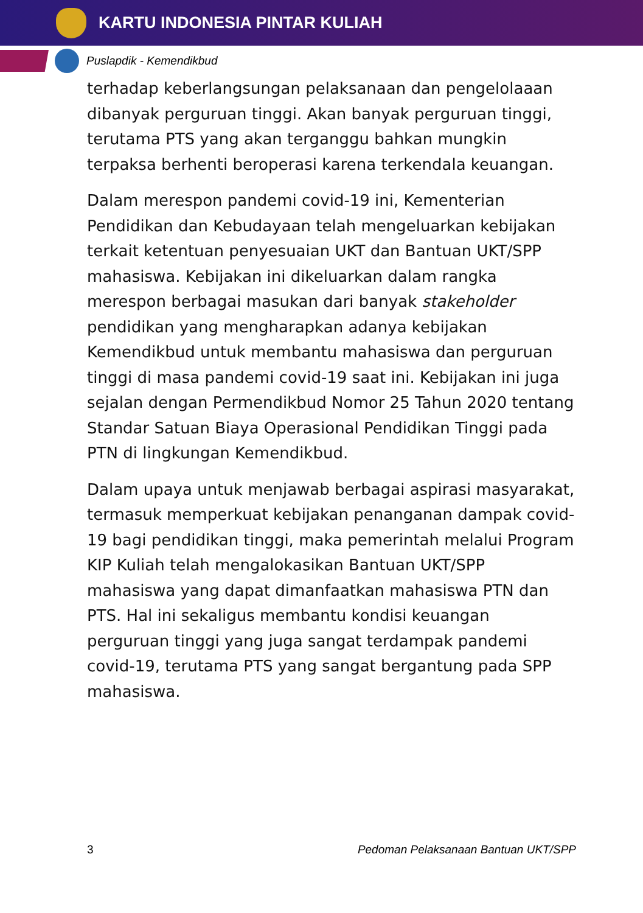KARTU INDONESIA PINTAR KULIAH
Puslapdik - Kemendikbud
terhadap keberlangsungan pelaksanaan dan pengelolaaan dibanyak perguruan tinggi. Akan banyak perguruan tinggi, terutama PTS yang akan terganggu bahkan mungkin terpaksa berhenti beroperasi karena terkendala keuangan.
Dalam merespon pandemi covid-19 ini, Kementerian Pendidikan dan Kebudayaan telah mengeluarkan kebijakan terkait ketentuan penyesuaian UKT dan Bantuan UKT/SPP mahasiswa. Kebijakan ini dikeluarkan dalam rangka merespon berbagai masukan dari banyak stakeholder pendidikan yang mengharapkan adanya kebijakan Kemendikbud untuk membantu mahasiswa dan perguruan tinggi di masa pandemi covid-19 saat ini. Kebijakan ini juga sejalan dengan Permendikbud Nomor 25 Tahun 2020 tentang Standar Satuan Biaya Operasional Pendidikan Tinggi pada PTN di lingkungan Kemendikbud.
Dalam upaya untuk menjawab berbagai aspirasi masyarakat, termasuk memperkuat kebijakan penanganan dampak covid-19 bagi pendidikan tinggi, maka pemerintah melalui Program KIP Kuliah telah mengalokasikan Bantuan UKT/SPP mahasiswa yang dapat dimanfaatkan mahasiswa PTN dan PTS. Hal ini sekaligus membantu kondisi keuangan perguruan tinggi yang juga sangat terdampak pandemi covid-19, terutama PTS yang sangat bergantung pada SPP mahasiswa.
3 Pedoman Pelaksanaan Bantuan UKT/SPP